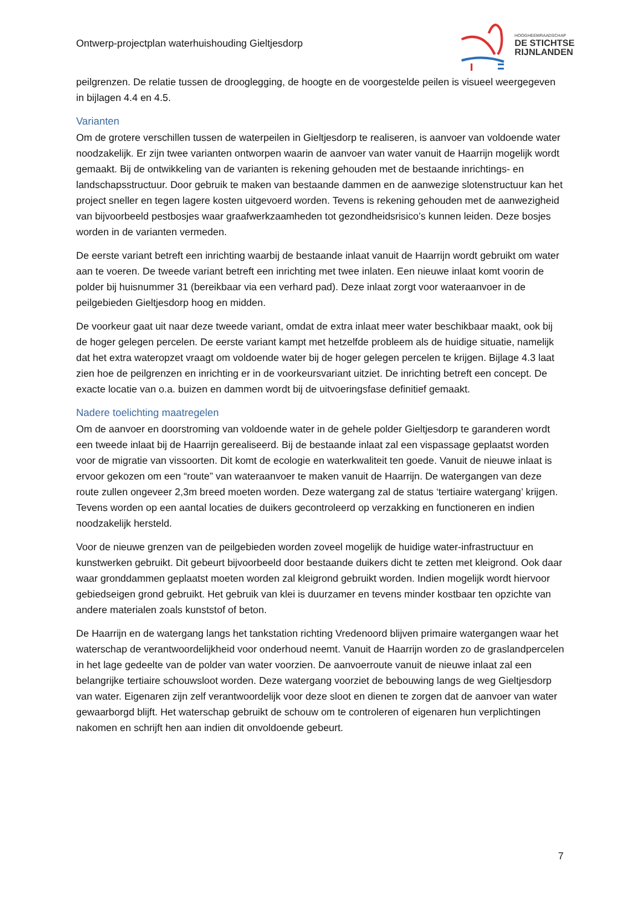Ontwerp-projectplan waterhuishouding Gieltjesdorp
HOOGHEEMRAADSCHAP
DE STICHTSE
RIJNLANDEN
peilgrenzen. De relatie tussen de drooglegging, de hoogte en de voorgestelde peilen is visueel weergegeven in bijlagen 4.4 en 4.5.
Varianten
Om de grotere verschillen tussen de waterpeilen in Gieltjesdorp te realiseren, is aanvoer van voldoende water noodzakelijk. Er zijn twee varianten ontworpen waarin de aanvoer van water vanuit de Haarrijn mogelijk wordt gemaakt. Bij de ontwikkeling van de varianten is rekening gehouden met de bestaande inrichtings- en landschapsstructuur. Door gebruik te maken van bestaande dammen en de aanwezige slotenstructuur kan het project sneller en tegen lagere kosten uitgevoerd worden. Tevens is rekening gehouden met de aanwezigheid van bijvoorbeeld pestbosjes waar graafwerkzaamheden tot gezondheidsrisico’s kunnen leiden. Deze bosjes worden in de varianten vermeden.
De eerste variant betreft een inrichting waarbij de bestaande inlaat vanuit de Haarrijn wordt gebruikt om water aan te voeren. De tweede variant betreft een inrichting met twee inlaten. Een nieuwe inlaat komt voorin de polder bij huisnummer 31 (bereikbaar via een verhard pad). Deze inlaat zorgt voor wateraanvoer in de peilgebieden Gieltjesdorp hoog en midden.
De voorkeur gaat uit naar deze tweede variant, omdat de extra inlaat meer water beschikbaar maakt, ook bij de hoger gelegen percelen. De eerste variant kampt met hetzelfde probleem als de huidige situatie, namelijk dat het extra wateropzet vraagt om voldoende water bij de hoger gelegen percelen te krijgen. Bijlage 4.3 laat zien hoe de peilgrenzen en inrichting er in de voorkeursvariant uitziet. De inrichting betreft een concept. De exacte locatie van o.a. buizen en dammen wordt bij de uitvoeringsfase definitief gemaakt.
Nadere toelichting maatregelen
Om de aanvoer en doorstroming van voldoende water in de gehele polder Gieltjesdorp te garanderen wordt een tweede inlaat bij de Haarrijn gerealiseerd. Bij de bestaande inlaat zal een vispassage geplaatst worden voor de migratie van vissoorten. Dit komt de ecologie en waterkwaliteit ten goede. Vanuit de nieuwe inlaat is ervoor gekozen om een “route” van wateraanvoer te maken vanuit de Haarrijn. De watergangen van deze route zullen ongeveer 2,3m breed moeten worden. Deze watergang zal de status ‘tertiaire watergang’ krijgen. Tevens worden op een aantal locaties de duikers gecontroleerd op verzakking en functioneren en indien noodzakelijk hersteld.
Voor de nieuwe grenzen van de peilgebieden worden zoveel mogelijk de huidige water-infrastructuur en kunstwerken gebruikt. Dit gebeurt bijvoorbeeld door bestaande duikers dicht te zetten met kleigrond. Ook daar waar gronddammen geplaatst moeten worden zal kleigrond gebruikt worden. Indien mogelijk wordt hiervoor gebiedseigen grond gebruikt. Het gebruik van klei is duurzamer en tevens minder kostbaar ten opzichte van andere materialen zoals kunststof of beton.
De Haarrijn en de watergang langs het tankstation richting Vredenoord blijven primaire watergangen waar het waterschap de verantwoordelijkheid voor onderhoud neemt. Vanuit de Haarrijn worden zo de graslandpercelen in het lage gedeelte van de polder van water voorzien. De aanvoerroute vanuit de nieuwe inlaat zal een belangrijke tertiaire schouwsloot worden. Deze watergang voorziet de bebouwing langs de weg Gieltjesdorp van water. Eigenaren zijn zelf verantwoordelijk voor deze sloot en dienen te zorgen dat de aanvoer van water gewaarborgd blijft. Het waterschap gebruikt de schouw om te controleren of eigenaren hun verplichtingen nakomen en schrijft hen aan indien dit onvoldoende gebeurt.
7